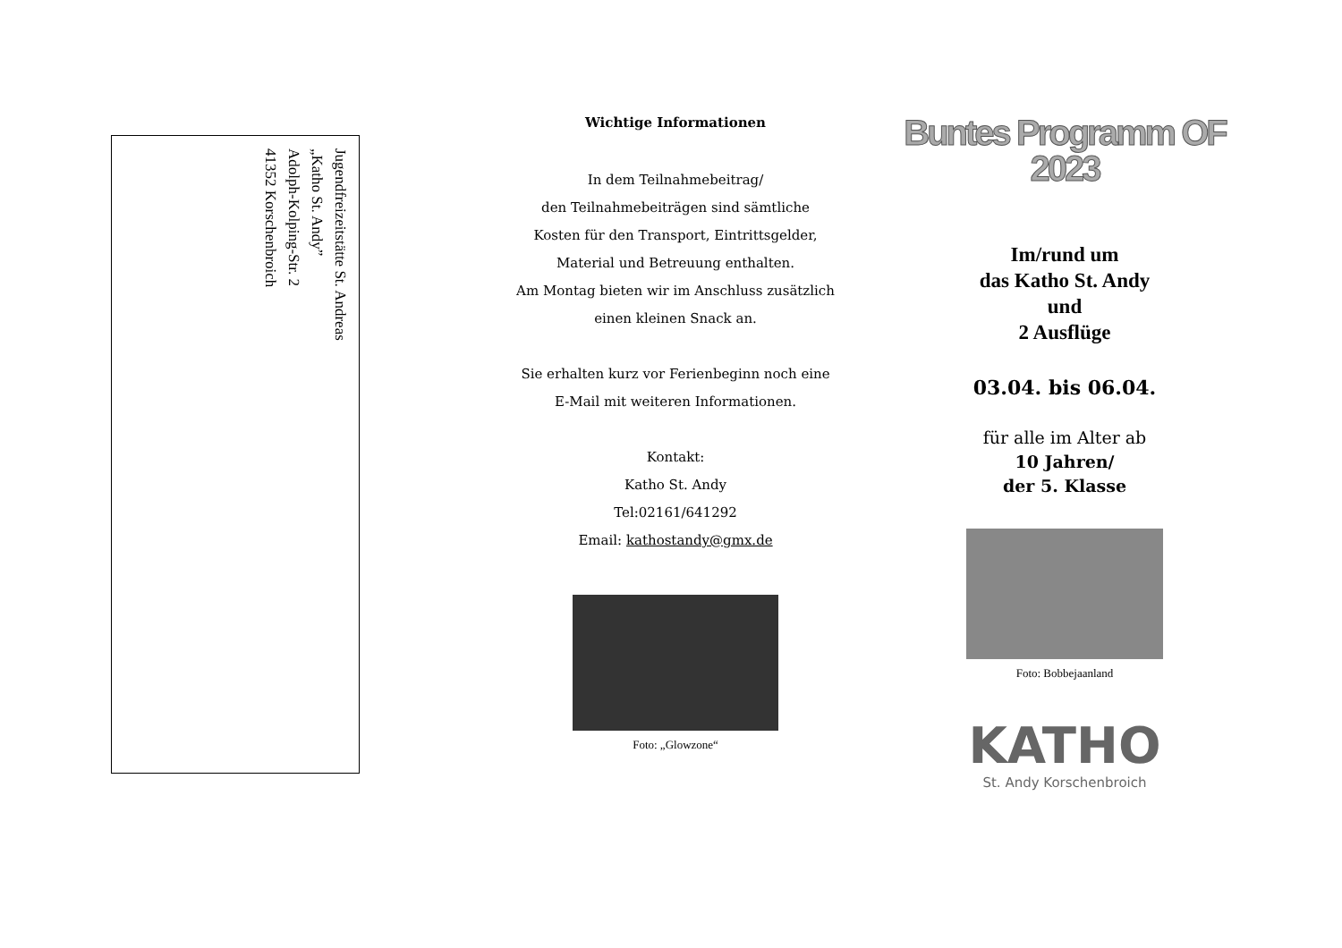Jugendfreizeitstätte St. Andreas
„Katho St. Andy”
Adolph-Kolping-Str. 2
41352 Korschenbroich
Wichtige Informationen
In dem Teilnahmebeitrag/
den Teilnahmebeiträgen sind sämtliche
Kosten für den Transport, Eintrittsgelder,
Material und Betreuung enthalten.
Am Montag bieten wir im Anschluss zusätzlich
einen kleinen Snack an.
Sie erhalten kurz vor Ferienbeginn noch eine
E-Mail mit weiteren Informationen.
Kontakt:
Katho St. Andy
Tel:02161/641292
Email: kathostandy@gmx.de
Foto: „Glowzone“
Buntes Programm OF
2023
Im/rund um
das Katho St. Andy
und
2 Ausflüge
03.04. bis 06.04.
für alle im Alter ab
10 Jahren/
der 5. Klasse
Foto: Bobbejaanland
KATHO
St. Andy Korschenbroich